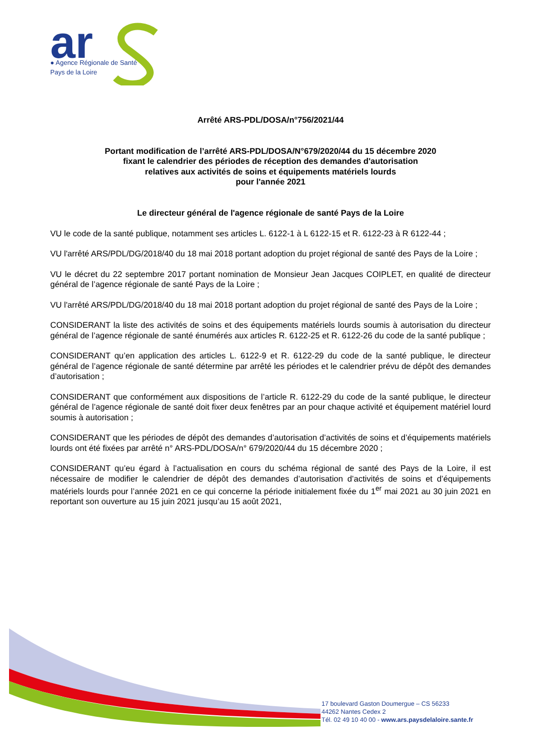ar
● Agence Régionale de Santé
Pays de la Loire
Arrêté ARS-PDL/DOSA/n°756/2021/44
Portant modification de l’arrêté ARS-PDL/DOSA/N°679/2020/44 du 15 décembre 2020
fixant le calendrier des périodes de réception des demandes d'autorisation
relatives aux activités de soins et équipements matériels lourds
pour l'année 2021
Le directeur général de l'agence régionale de santé Pays de la Loire
VU le code de la santé publique, notamment ses articles L. 6122-1 à L 6122-15 et R. 6122-23 à R 6122-44 ;
VU l'arrêté ARS/PDL/DG/2018/40 du 18 mai 2018 portant adoption du projet régional de santé des Pays de la Loire ;
VU le décret du 22 septembre 2017 portant nomination de Monsieur Jean Jacques COIPLET, en qualité de directeur général de l’agence régionale de santé Pays de la Loire ;
VU l'arrêté ARS/PDL/DG/2018/40 du 18 mai 2018 portant adoption du projet régional de santé des Pays de la Loire ;
CONSIDERANT la liste des activités de soins et des équipements matériels lourds soumis à autorisation du directeur général de l’agence régionale de santé énumérés aux articles R. 6122-25 et R. 6122-26 du code de la santé publique ;
CONSIDERANT qu’en application des articles L. 6122-9 et R. 6122-29 du code de la santé publique, le directeur général de l’agence régionale de santé détermine par arrêté les périodes et le calendrier prévu de dépôt des demandes d’autorisation ;
CONSIDERANT que conformément aux dispositions de l’article R. 6122-29 du code de la santé publique, le directeur général de l’agence régionale de santé doit fixer deux fenêtres par an pour chaque activité et équipement matériel lourd soumis à autorisation ;
CONSIDERANT que les périodes de dépôt des demandes d’autorisation d’activités de soins et d’équipements matériels lourds ont été fixées par arrêté n° ARS-PDL/DOSA/n° 679/2020/44 du 15 décembre 2020 ;
CONSIDERANT qu’eu égard à l’actualisation en cours du schéma régional de santé des Pays de la Loire, il est nécessaire de modifier le calendrier de dépôt des demandes d’autorisation d’activités de soins et d’équipements matériels lourds pour l’année 2021 en ce qui concerne la période initialement fixée du 1<sup>er</sup> mai 2021 au 30 juin 2021 en reportant son ouverture au 15 juin 2021 jusqu’au 15 août 2021,
17 boulevard Gaston Doumergue – CS 56233
44262 Nantes Cedex 2
Tél. 02 49 10 40 00 - www.ars.paysdelaloire.sante.fr